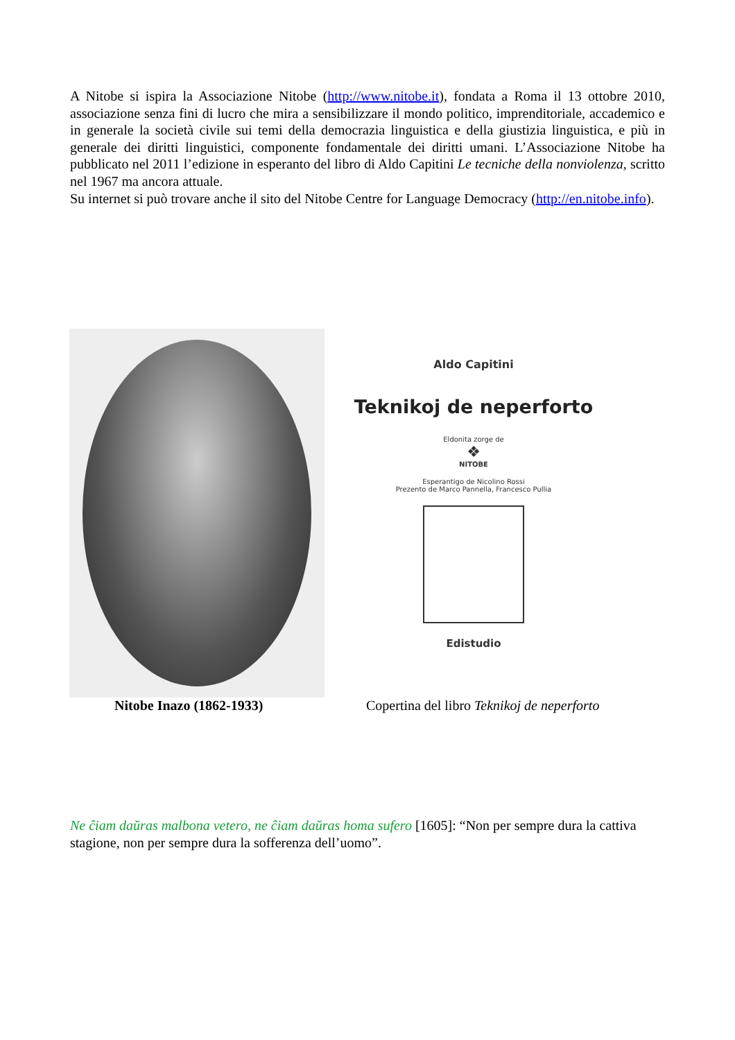A Nitobe si ispira la Associazione Nitobe (http://www.nitobe.it), fondata a Roma il 13 ottobre 2010, associazione senza fini di lucro che mira a sensibilizzare il mondo politico, imprenditoriale, accademico e in generale la società civile sui temi della democrazia linguistica e della giustizia linguistica, e più in generale dei diritti linguistici, componente fondamentale dei diritti umani. L’Associazione Nitobe ha pubblicato nel 2011 l’edizione in esperanto del libro di Aldo Capitini Le tecniche della nonviolenza, scritto nel 1967 ma ancora attuale.
Su internet si può trovare anche il sito del Nitobe Centre for Language Democracy (http://en.nitobe.info).
Aldo Capitini
Teknikoj de neperforto
Eldonita zorge de
❖
NITOBE
Esperantigo de Nicolino Rossi
Prezento de Marco Pannella, Francesco Pullia
Edistudio
Nitobe Inazo (1862-1933)
Copertina del libro Teknikoj de neperforto
Ne ĉiam daŭras malbona vetero, ne ĉiam daŭras homa sufero [1605]: “Non per sempre dura la cattiva stagione, non per sempre dura la sofferenza dell’uomo”.